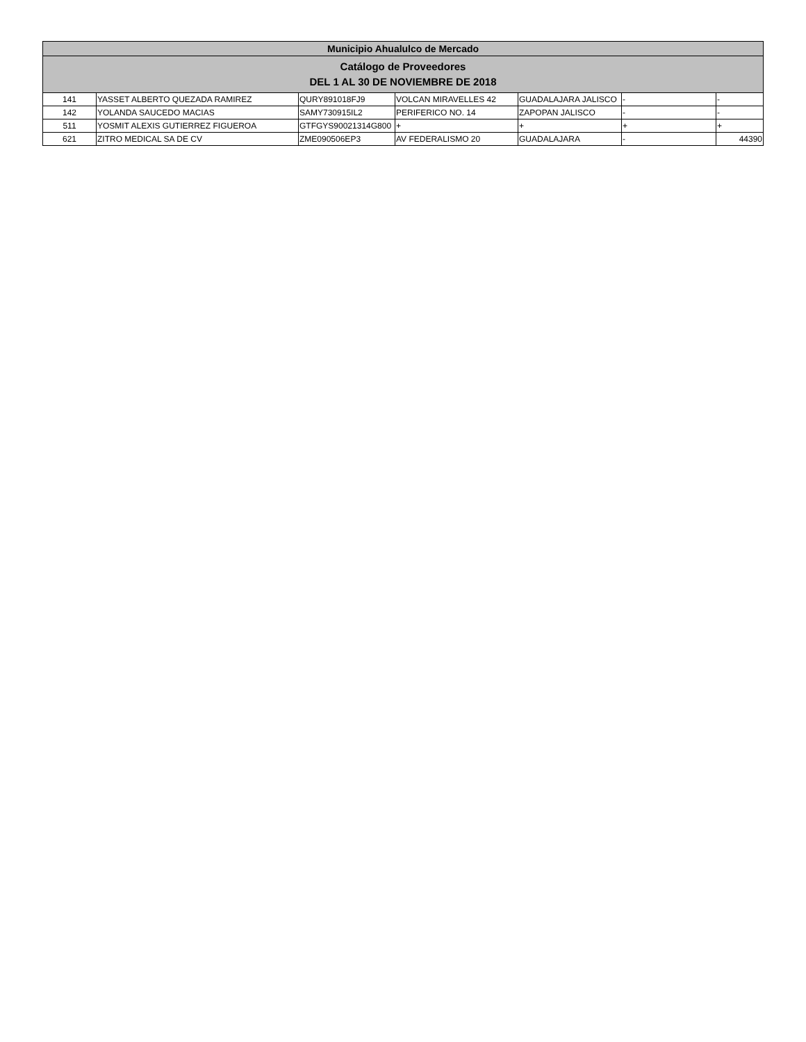| Municipio Ahualulco de Mercado | | | | | | |
| --- | --- | --- | --- | --- | --- | --- |
| Catálogo de Proveedores DEL 1 AL 30 DE NOVIEMBRE DE 2018 | | | | | | |
| 141 | YASSET ALBERTO QUEZADA RAMIREZ | QURY891018FJ9 | VOLCAN MIRAVELLES 42 | GUADALAJARA JALISCO | - | - |
| 142 | YOLANDA SAUCEDO MACIAS | SAMY730915IL2 | PERIFERICO NO. 14 | ZAPOPAN JALISCO | - | - |
| 511 | YOSMIT ALEXIS GUTIERREZ FIGUEROA | GTFGYS90021314G800 | + | + | + | + |
| 621 | ZITRO MEDICAL SA DE CV | ZME090506EP3 | AV FEDERALISMO 20 | GUADALAJARA | - | 44390 |